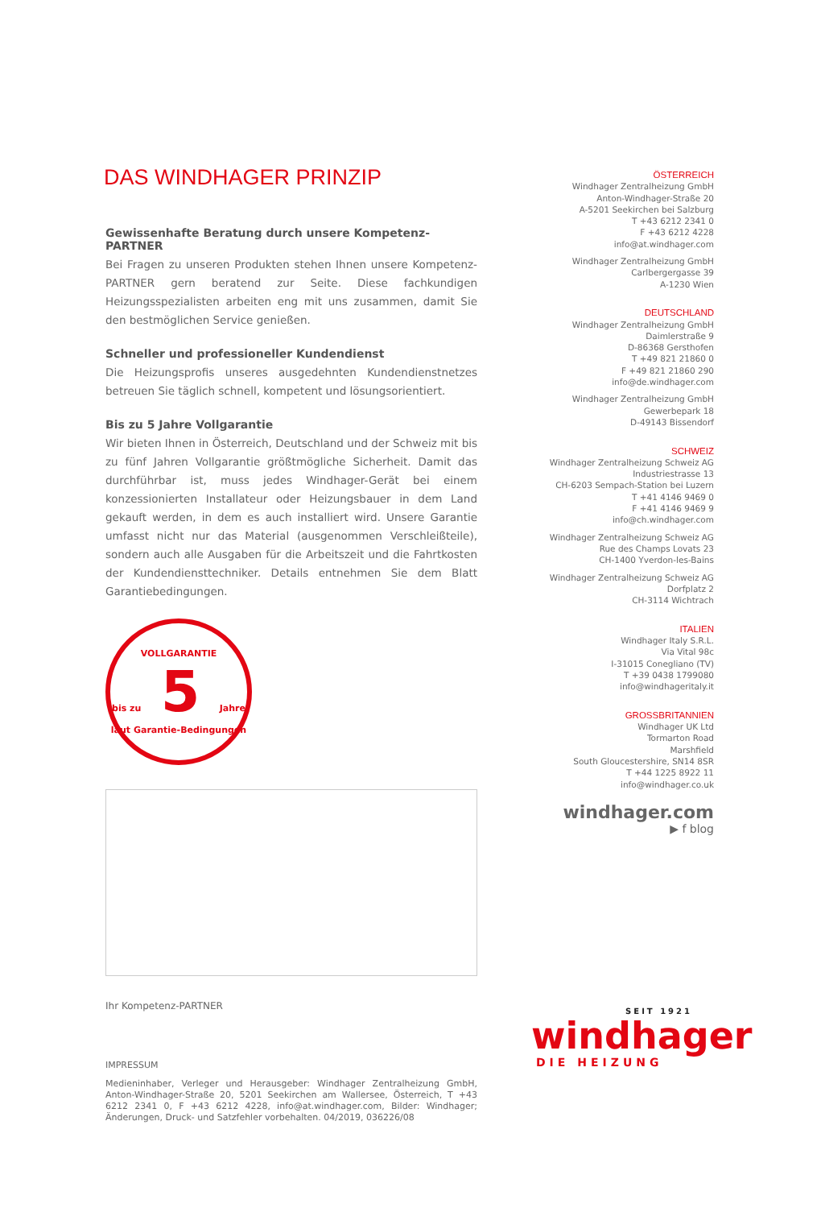DAS WINDHAGER PRINZIP
Gewissenhafte Beratung durch unsere Kompetenz-PARTNER
Bei Fragen zu unseren Produkten stehen Ihnen unsere Kompetenz-PARTNER gern beratend zur Seite. Diese fachkundigen Heizungsspezialisten arbeiten eng mit uns zusammen, damit Sie den bestmöglichen Service genießen.
Schneller und professioneller Kundendienst
Die Heizungsprofis unseres ausgedehnten Kundendienstnetzes betreuen Sie täglich schnell, kompetent und lösungsorientiert.
Bis zu 5 Jahre Vollgarantie
Wir bieten Ihnen in Österreich, Deutschland und der Schweiz mit bis zu fünf Jahren Vollgarantie größtmögliche Sicherheit. Damit das durchführbar ist, muss jedes Windhager-Gerät bei einem konzessionierten Installateur oder Heizungsbauer in dem Land gekauft werden, in dem es auch installiert wird. Unsere Garantie umfasst nicht nur das Material (ausgenommen Verschleißteile), sondern auch alle Ausgaben für die Arbeitszeit und die Fahrtkosten der Kundendiensttechniker. Details entnehmen Sie dem Blatt Garantiebedingungen.
VOLLGARANTIE
bis zu 5 Jahre
laut Garantie-Bedingungen
Ihr Kompetenz-PARTNER
IMPRESSUM
Medieninhaber, Verleger und Herausgeber: Windhager Zentralheizung GmbH, Anton-Windhager-Straße 20, 5201 Seekirchen am Wallersee, Österreich, T +43 6212 2341 0, F +43 6212 4228, info@at.windhager.com, Bilder: Windhager; Änderungen, Druck- und Satzfehler vorbehalten. 04/2019, 036226/08
ÖSTERREICH
Windhager Zentralheizung GmbH
Anton-Windhager-Straße 20
A-5201 Seekirchen bei Salzburg
T +43 6212 2341 0
F +43 6212 4228
info@at.windhager.com
Windhager Zentralheizung GmbH
Carlbergergasse 39
A-1230 Wien
DEUTSCHLAND
Windhager Zentralheizung GmbH
Daimlerstraße 9
D-86368 Gersthofen
T +49 821 21860 0
F +49 821 21860 290
info@de.windhager.com
Windhager Zentralheizung GmbH
Gewerbepark 18
D-49143 Bissendorf
SCHWEIZ
Windhager Zentralheizung Schweiz AG
Industriestrasse 13
CH-6203 Sempach-Station bei Luzern
T +41 4146 9469 0
F +41 4146 9469 9
info@ch.windhager.com
Windhager Zentralheizung Schweiz AG
Rue des Champs Lovats 23
CH-1400 Yverdon-les-Bains
Windhager Zentralheizung Schweiz AG
Dorfplatz 2
CH-3114 Wichtrach
ITALIEN
Windhager Italy S.R.L.
Via Vital 98c
I-31015 Conegliano (TV)
T +39 0438 1799080
info@windhageritaly.it
GROSSBRITANNIEN
Windhager UK Ltd
Tormarton Road
Marshfield
South Gloucestershire, SN14 8SR
T +44 1225 8922 11
info@windhager.co.uk
windhager.com
▶ f blog
SEIT 1921
windhager
DIE HEIZUNG